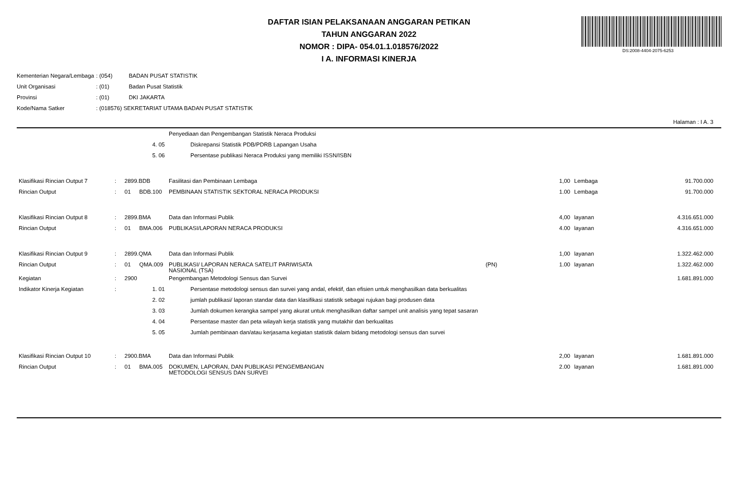DAFTAR ISIAN PELAKSANAAN ANGGARAN PETIKAN
TAHUN ANGGARAN 2022
NOMOR : DIPA- 054.01.1.018576/2022
I A. INFORMASI KINERJA
DS:2008-4404-2075-6253
| Kementerian Negara/Lembaga | : (054) | BADAN PUSAT STATISTIK |
| Unit Organisasi | : (01) | Badan Pusat Statistik |
| Provinsi | : (01) | DKI JAKARTA |
| Kode/Nama Satker | : (018576) SEKRETARIAT UTAMA BADAN PUSAT STATISTIK | |
Halaman : I A. 3
| | | | | Penyediaan dan Pengembangan Statistik Neraca Produksi | | | | | |
| | | | 4. 05 | | Diskrepansi Statistik PDB/PDRB Lapangan Usaha | | | | |
| | | | 5. 06 | | Persentase publikasi Neraca Produksi yang memiliki ISSN/ISBN | | | | |
| Klasifikasi Rincian Output 7 | : | 2899.BDB | | Fasilitasi dan Pembinaan Lembaga | | | 1,00 | Lembaga | 91.700.000 |
| Rincian Output | : | 01 | BDB.100 | PEMBINAAN STATISTIK SEKTORAL NERACA PRODUKSI | | | 1.00 | Lembaga | 91.700.000 |
| Klasifikasi Rincian Output 8 | : | 2899.BMA | | Data dan Informasi Publik | | | 4,00 | layanan | 4.316.651.000 |
| Rincian Output | : | 01 | BMA.006 | PUBLIKASI/LAPORAN NERACA PRODUKSI | | | 4.00 | layanan | 4.316.651.000 |
| Klasifikasi Rincian Output 9 | : | 2899.QMA | | Data dan Informasi Publik | | | 1,00 | layanan | 1.322.462.000 |
| Rincian Output | : | 01 | QMA.009 | PUBLIKASI/ LAPORAN NERACA SATELIT PARIWISATA NASIONAL (TSA) | | (PN) | 1.00 | layanan | 1.322.462.000 |
| Kegiatan | : | 2900 | | Pengembangan Metodologi Sensus dan Survei | | | | | 1.681.891.000 |
| Indikator Kinerja Kegiatan | : | | 1. 01 | | Persentase metodologi sensus dan survei yang andal, efektif, dan efisien untuk menghasilkan data berkualitas | | | | |
| | | | 2. 02 | | jumlah publikasi/ laporan standar data dan klasifikasi statistik sebagai rujukan bagi produsen data | | | | |
| | | | 3. 03 | | Jumlah dokumen kerangka sampel yang akurat untuk menghasilkan daftar sampel unit analisis yang tepat sasaran | | | | |
| | | | 4. 04 | | Persentase master dan peta wilayah kerja statistik yang mutakhir dan berkualitas | | | | |
| | | | 5. 05 | | Jumlah pembinaan dan/atau kerjasama kegiatan statistik dalam bidang metodologi sensus dan survei | | | | |
| Klasifikasi Rincian Output 10 | : | 2900.BMA | | Data dan Informasi Publik | | | 2,00 | layanan | 1.681.891.000 |
| Rincian Output | : | 01 | BMA.005 | DOKUMEN, LAPORAN, DAN PUBLIKASI PENGEMBANGAN METODOLOGI SENSUS DAN SURVEI | | | 2.00 | layanan | 1.681.891.000 |